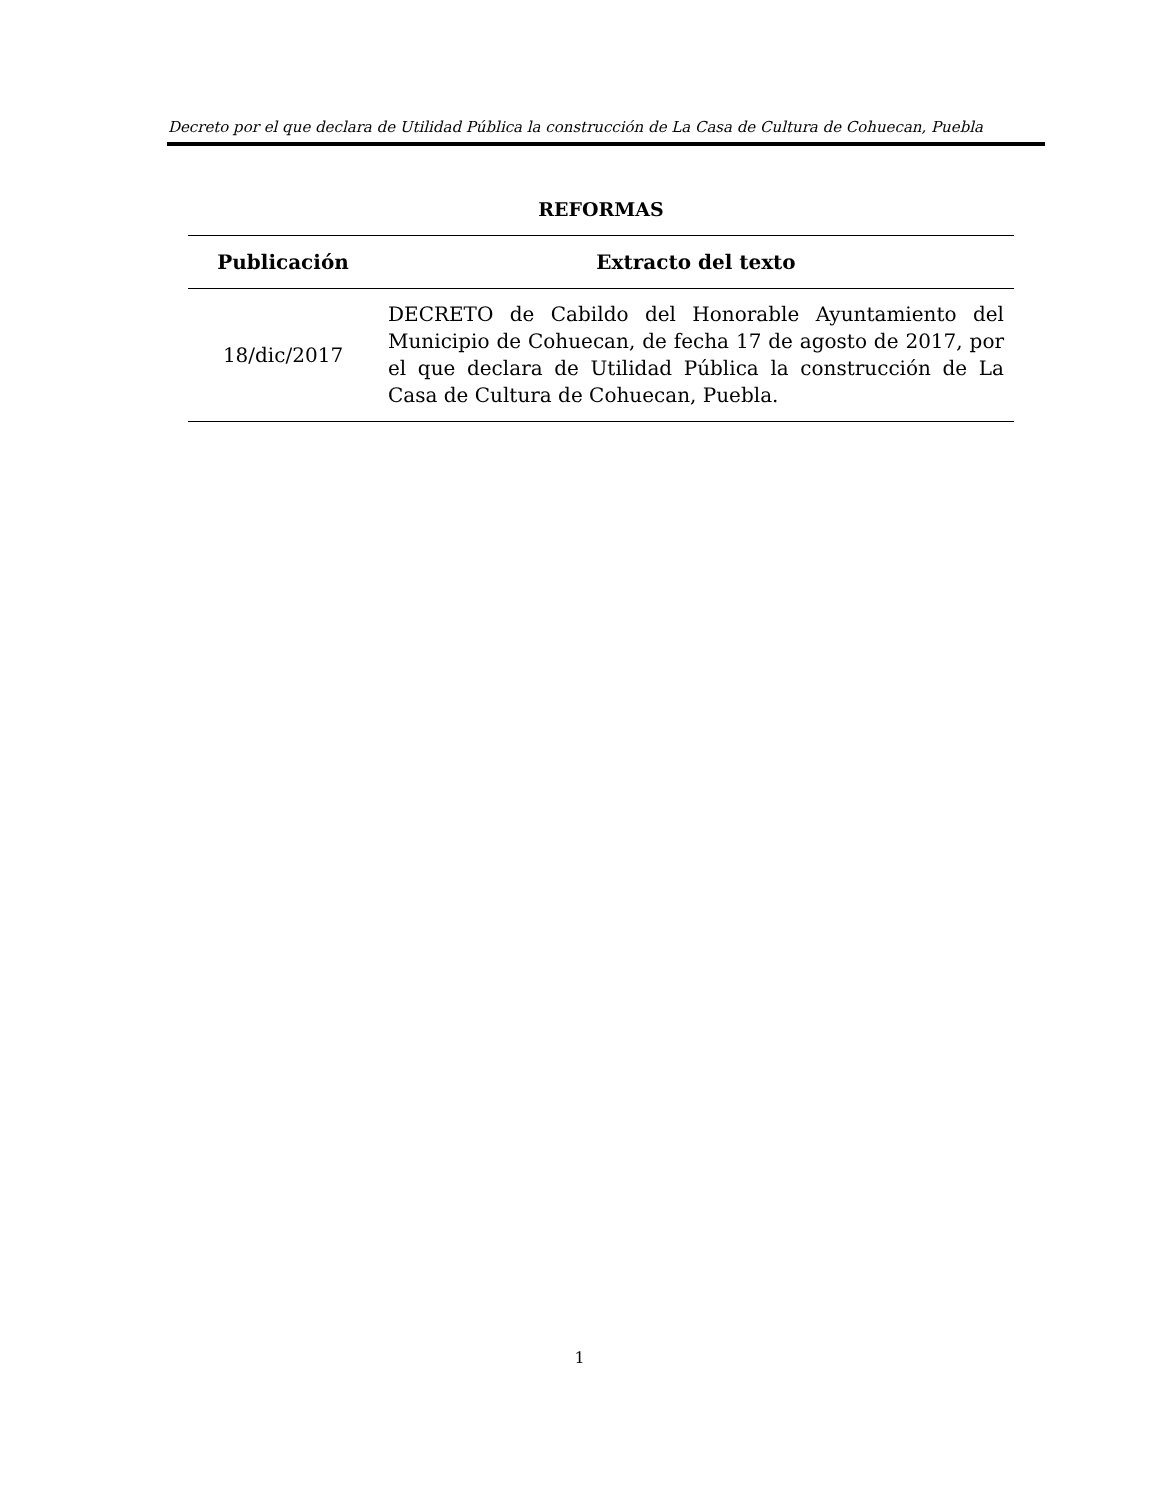Decreto por el que declara de Utilidad Pública la construcción de La Casa de Cultura de Cohuecan, Puebla
REFORMAS
| Publicación | Extracto del texto |
| --- | --- |
| 18/dic/2017 | DECRETO de Cabildo del Honorable Ayuntamiento del Municipio de Cohuecan, de fecha 17 de agosto de 2017, por el que declara de Utilidad Pública la construcción de La Casa de Cultura de Cohuecan, Puebla. |
1